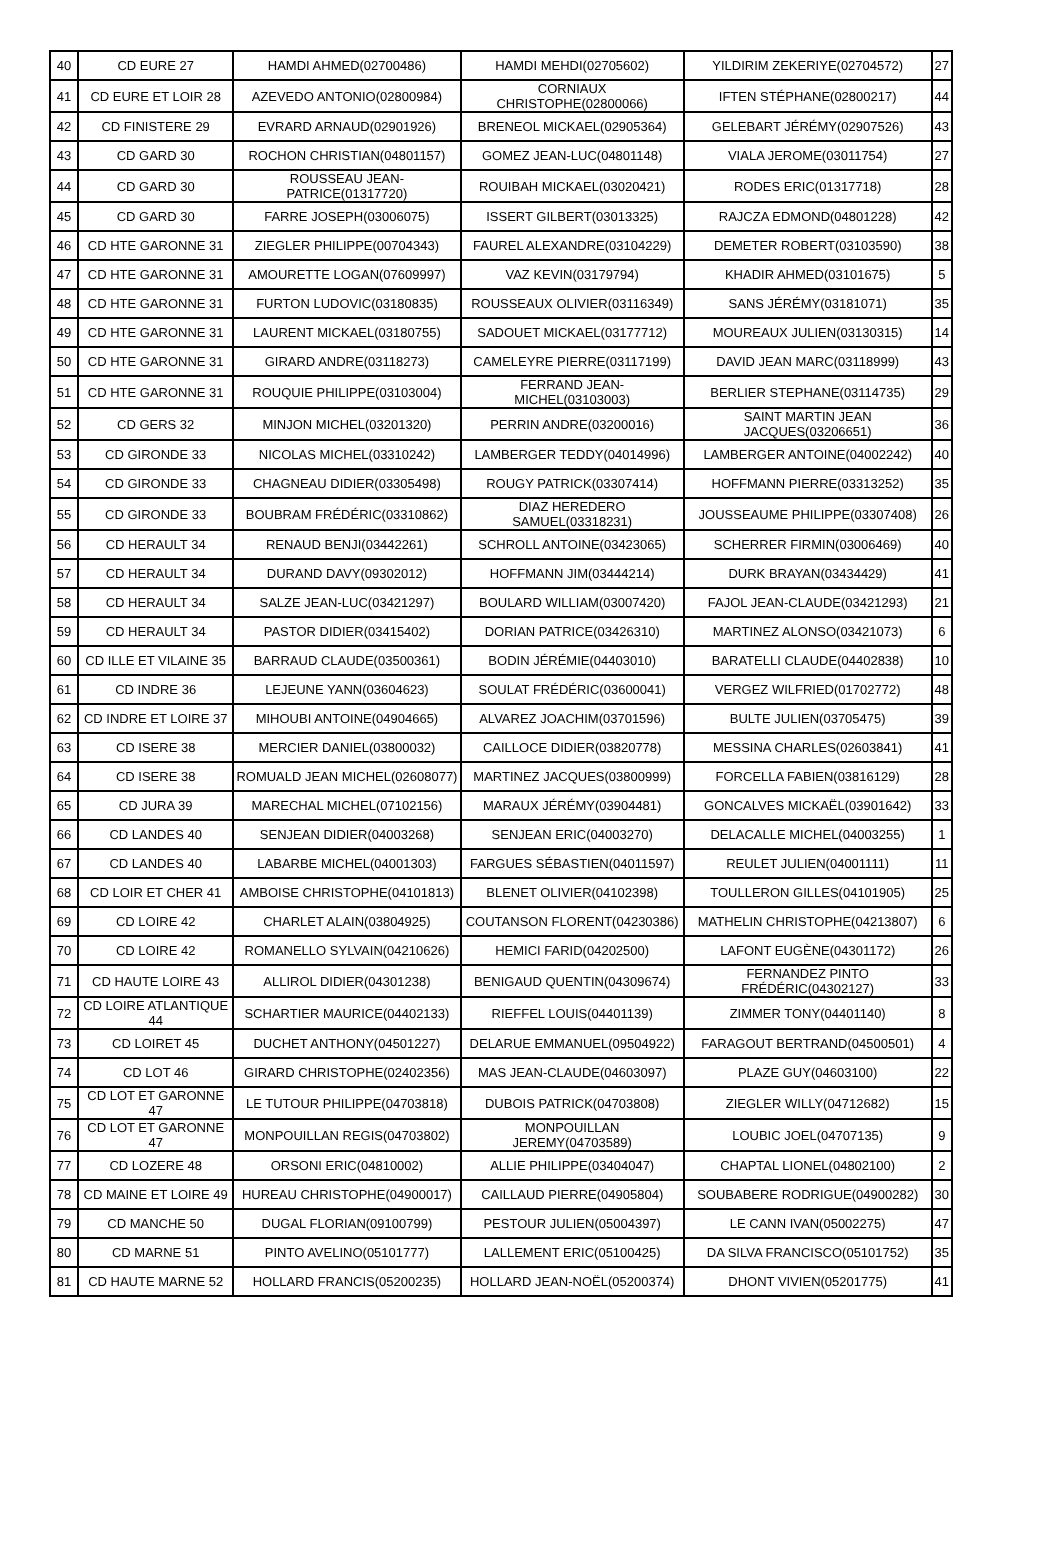| 40 | CD EURE 27 | HAMDI AHMED(02700486) | HAMDI MEHDI(02705602) | YILDIRIM ZEKERIYE(02704572) | 27 |
| 41 | CD EURE ET LOIR 28 | AZEVEDO ANTONIO(02800984) | CORNIAUX CHRISTOPHE(02800066) | IFTEN STÉPHANE(02800217) | 44 |
| 42 | CD FINISTERE 29 | EVRARD ARNAUD(02901926) | BRENEOL MICKAEL(02905364) | GELEBART JÉRÉMY(02907526) | 43 |
| 43 | CD GARD 30 | ROCHON CHRISTIAN(04801157) | GOMEZ JEAN-LUC(04801148) | VIALA JEROME(03011754) | 27 |
| 44 | CD GARD 30 | ROUSSEAU JEAN-PATRICE(01317720) | ROUIBAH MICKAEL(03020421) | RODES ERIC(01317718) | 28 |
| 45 | CD GARD 30 | FARRE JOSEPH(03006075) | ISSERT GILBERT(03013325) | RAJCZA EDMOND(04801228) | 42 |
| 46 | CD HTE GARONNE 31 | ZIEGLER PHILIPPE(00704343) | FAUREL ALEXANDRE(03104229) | DEMETER ROBERT(03103590) | 38 |
| 47 | CD HTE GARONNE 31 | AMOURETTE LOGAN(07609997) | VAZ KEVIN(03179794) | KHADIR AHMED(03101675) | 5 |
| 48 | CD HTE GARONNE 31 | FURTON LUDOVIC(03180835) | ROUSSEAUX OLIVIER(03116349) | SANS JÉRÉMY(03181071) | 35 |
| 49 | CD HTE GARONNE 31 | LAURENT MICKAEL(03180755) | SADOUET MICKAEL(03177712) | MOUREAUX JULIEN(03130315) | 14 |
| 50 | CD HTE GARONNE 31 | GIRARD ANDRE(03118273) | CAMELEYRE PIERRE(03117199) | DAVID JEAN MARC(03118999) | 43 |
| 51 | CD HTE GARONNE 31 | ROUQUIE PHILIPPE(03103004) | FERRAND JEAN-MICHEL(03103003) | BERLIER STEPHANE(03114735) | 29 |
| 52 | CD GERS 32 | MINJON MICHEL(03201320) | PERRIN ANDRE(03200016) | SAINT MARTIN JEAN JACQUES(03206651) | 36 |
| 53 | CD GIRONDE 33 | NICOLAS MICHEL(03310242) | LAMBERGER TEDDY(04014996) | LAMBERGER ANTOINE(04002242) | 40 |
| 54 | CD GIRONDE 33 | CHAGNEAU DIDIER(03305498) | ROUGY PATRICK(03307414) | HOFFMANN PIERRE(03313252) | 35 |
| 55 | CD GIRONDE 33 | BOUBRAM FRÉDÉRIC(03310862) | DIAZ HEREDERO SAMUEL(03318231) | JOUSSEAUME PHILIPPE(03307408) | 26 |
| 56 | CD HERAULT 34 | RENAUD BENJI(03442261) | SCHROLL ANTOINE(03423065) | SCHERRER FIRMIN(03006469) | 40 |
| 57 | CD HERAULT 34 | DURAND DAVY(09302012) | HOFFMANN JIM(03444214) | DURK BRAYAN(03434429) | 41 |
| 58 | CD HERAULT 34 | SALZE JEAN-LUC(03421297) | BOULARD WILLIAM(03007420) | FAJOL JEAN-CLAUDE(03421293) | 21 |
| 59 | CD HERAULT 34 | PASTOR DIDIER(03415402) | DORIAN PATRICE(03426310) | MARTINEZ ALONSO(03421073) | 6 |
| 60 | CD ILLE ET VILAINE 35 | BARRAUD CLAUDE(03500361) | BODIN JÉRÉMIE(04403010) | BARATELLI CLAUDE(04402838) | 10 |
| 61 | CD INDRE 36 | LEJEUNE YANN(03604623) | SOULAT FRÉDÉRIC(03600041) | VERGEZ WILFRIED(01702772) | 48 |
| 62 | CD INDRE ET LOIRE 37 | MIHOUBI ANTOINE(04904665) | ALVAREZ JOACHIM(03701596) | BULTE JULIEN(03705475) | 39 |
| 63 | CD ISERE 38 | MERCIER DANIEL(03800032) | CAILLOCE DIDIER(03820778) | MESSINA CHARLES(02603841) | 41 |
| 64 | CD ISERE 38 | ROMUALD JEAN MICHEL(02608077) | MARTINEZ JACQUES(03800999) | FORCELLA FABIEN(03816129) | 28 |
| 65 | CD JURA 39 | MARECHAL MICHEL(07102156) | MARAUX JÉRÉMY(03904481) | GONCALVES MICKAËL(03901642) | 33 |
| 66 | CD LANDES 40 | SENJEAN DIDIER(04003268) | SENJEAN ERIC(04003270) | DELACALLE MICHEL(04003255) | 1 |
| 67 | CD LANDES 40 | LABARBE MICHEL(04001303) | FARGUES SÉBASTIEN(04011597) | REULET JULIEN(04001111) | 11 |
| 68 | CD LOIR ET CHER 41 | AMBOISE CHRISTOPHE(04101813) | BLENET OLIVIER(04102398) | TOULLERON GILLES(04101905) | 25 |
| 69 | CD LOIRE 42 | CHARLET ALAIN(03804925) | COUTANSON FLORENT(04230386) | MATHELIN CHRISTOPHE(04213807) | 6 |
| 70 | CD LOIRE 42 | ROMANELLO SYLVAIN(04210626) | HEMICI FARID(04202500) | LAFONT EUGÈNE(04301172) | 26 |
| 71 | CD HAUTE LOIRE 43 | ALLIROL DIDIER(04301238) | BENIGAUD QUENTIN(04309674) | FERNANDEZ PINTO FRÉDÉRIC(04302127) | 33 |
| 72 | CD LOIRE ATLANTIQUE 44 | SCHARTIER MAURICE(04402133) | RIEFFEL LOUIS(04401139) | ZIMMER TONY(04401140) | 8 |
| 73 | CD LOIRET 45 | DUCHET ANTHONY(04501227) | DELARUE EMMANUEL(09504922) | FARAGOUT BERTRAND(04500501) | 4 |
| 74 | CD LOT 46 | GIRARD CHRISTOPHE(02402356) | MAS JEAN-CLAUDE(04603097) | PLAZE GUY(04603100) | 22 |
| 75 | CD LOT ET GARONNE 47 | LE TUTOUR PHILIPPE(04703818) | DUBOIS PATRICK(04703808) | ZIEGLER WILLY(04712682) | 15 |
| 76 | CD LOT ET GARONNE 47 | MONPOUILLAN REGIS(04703802) | MONPOUILLAN JEREMY(04703589) | LOUBIC JOEL(04707135) | 9 |
| 77 | CD LOZERE 48 | ORSONI ERIC(04810002) | ALLIE PHILIPPE(03404047) | CHAPTAL LIONEL(04802100) | 2 |
| 78 | CD MAINE ET LOIRE 49 | HUREAU CHRISTOPHE(04900017) | CAILLAUD PIERRE(04905804) | SOUBABERE RODRIGUE(04900282) | 30 |
| 79 | CD MANCHE 50 | DUGAL FLORIAN(09100799) | PESTOUR JULIEN(05004397) | LE CANN IVAN(05002275) | 47 |
| 80 | CD MARNE 51 | PINTO AVELINO(05101777) | LALLEMENT ERIC(05100425) | DA SILVA FRANCISCO(05101752) | 35 |
| 81 | CD HAUTE MARNE 52 | HOLLARD FRANCIS(05200235) | HOLLARD JEAN-NOËL(05200374) | DHONT VIVIEN(05201775) | 41 |